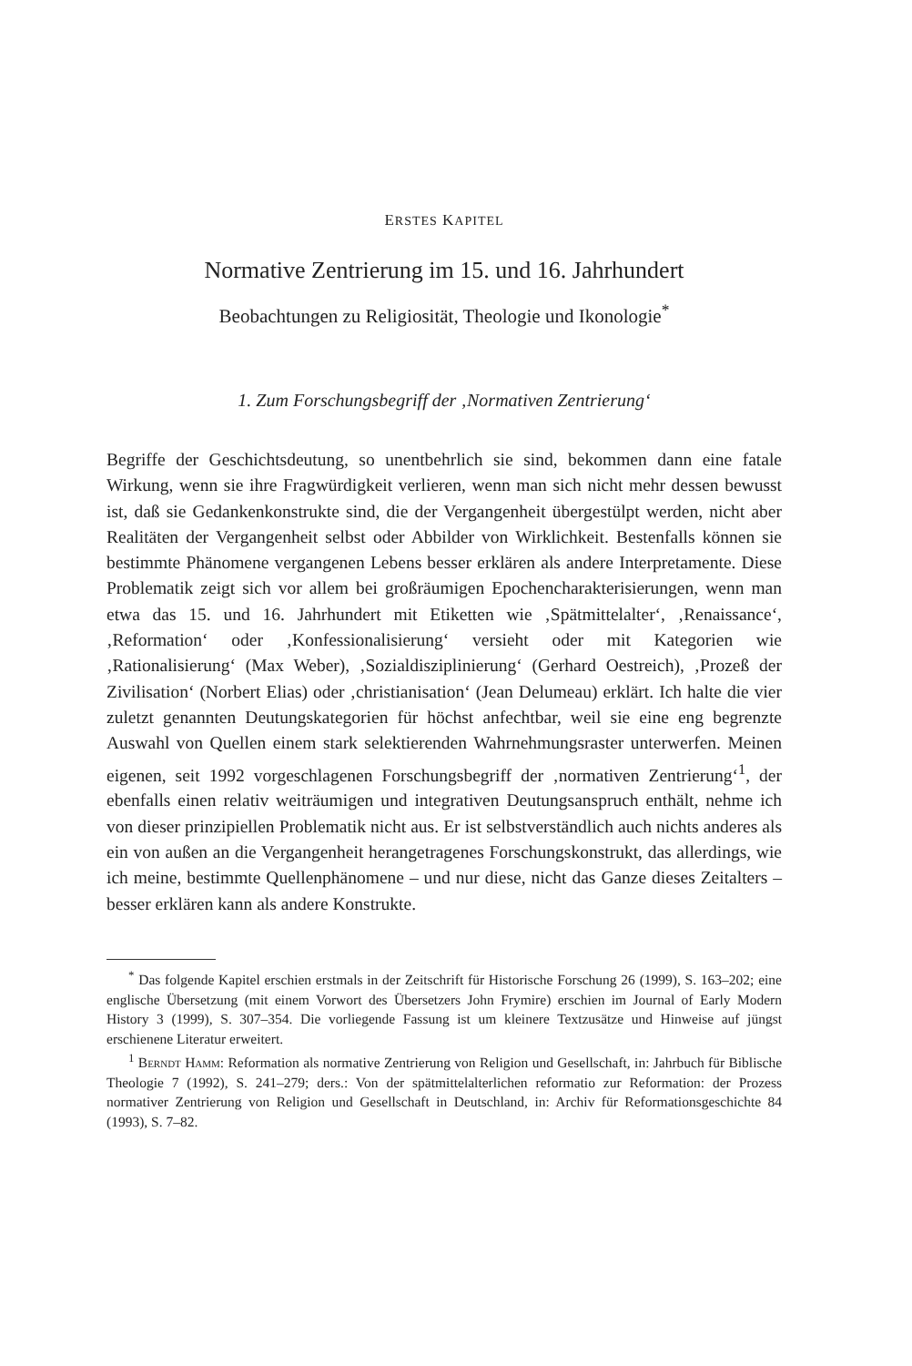ERSTES KAPITEL
Normative Zentrierung im 15. und 16. Jahrhundert
Beobachtungen zu Religiosität, Theologie und Ikonologie<sup>*</sup>
1. Zum Forschungsbegriff der ‚Normativen Zentrierung‘
Begriffe der Geschichtsdeutung, so unentbehrlich sie sind, bekommen dann eine fatale Wirkung, wenn sie ihre Fragwürdigkeit verlieren, wenn man sich nicht mehr dessen bewusst ist, daß sie Gedankenkonstrukte sind, die der Vergangenheit übergestülpt werden, nicht aber Realitäten der Vergangenheit selbst oder Abbilder von Wirklichkeit. Bestenfalls können sie bestimmte Phänomene vergangenen Lebens besser erklären als andere Interpretamente. Diese Problematik zeigt sich vor allem bei großräumigen Epochencharakterisierungen, wenn man etwa das 15. und 16. Jahrhundert mit Etiketten wie ‚Spätmittelalter‘, ‚Renaissance‘, ‚Reformation‘ oder ‚Konfessionalisierung‘ versieht oder mit Kategorien wie ‚Rationalisierung‘ (Max Weber), ‚Sozialdisziplinierung‘ (Gerhard Oestreich), ‚Prozeß der Zivilisation‘ (Norbert Elias) oder ‚christianisation‘ (Jean Delumeau) erklärt. Ich halte die vier zuletzt genannten Deutungskategorien für höchst anfechtbar, weil sie eine eng begrenzte Auswahl von Quellen einem stark selektierenden Wahrnehmungsraster unterwerfen. Meinen eigenen, seit 1992 vorgeschlagenen Forschungsbegriff der ‚normativen Zentrierung‘<sup>1</sup>, der ebenfalls einen relativ weiträumigen und integrativen Deutungsanspruch enthält, nehme ich von dieser prinzipiellen Problematik nicht aus. Er ist selbstverständlich auch nichts anderes als ein von außen an die Vergangenheit herangetragenes Forschungskonstrukt, das allerdings, wie ich meine, bestimmte Quellenphänomene – und nur diese, nicht das Ganze dieses Zeitalters – besser erklären kann als andere Konstrukte.
<sup>*</sup> Das folgende Kapitel erschien erstmals in der Zeitschrift für Historische Forschung 26 (1999), S. 163–202; eine englische Übersetzung (mit einem Vorwort des Übersetzers John Frymire) erschien im Journal of Early Modern History 3 (1999), S. 307–354. Die vorliegende Fassung ist um kleinere Textzusätze und Hinweise auf jüngst erschienene Literatur erweitert.
<sup>1</sup> Berndt Hamm: Reformation als normative Zentrierung von Religion und Gesellschaft, in: Jahrbuch für Biblische Theologie 7 (1992), S. 241–279; ders.: Von der spätmittelalterlichen reformatio zur Reformation: der Prozess normativer Zentrierung von Religion und Gesellschaft in Deutschland, in: Archiv für Reformationsgeschichte 84 (1993), S. 7–82.